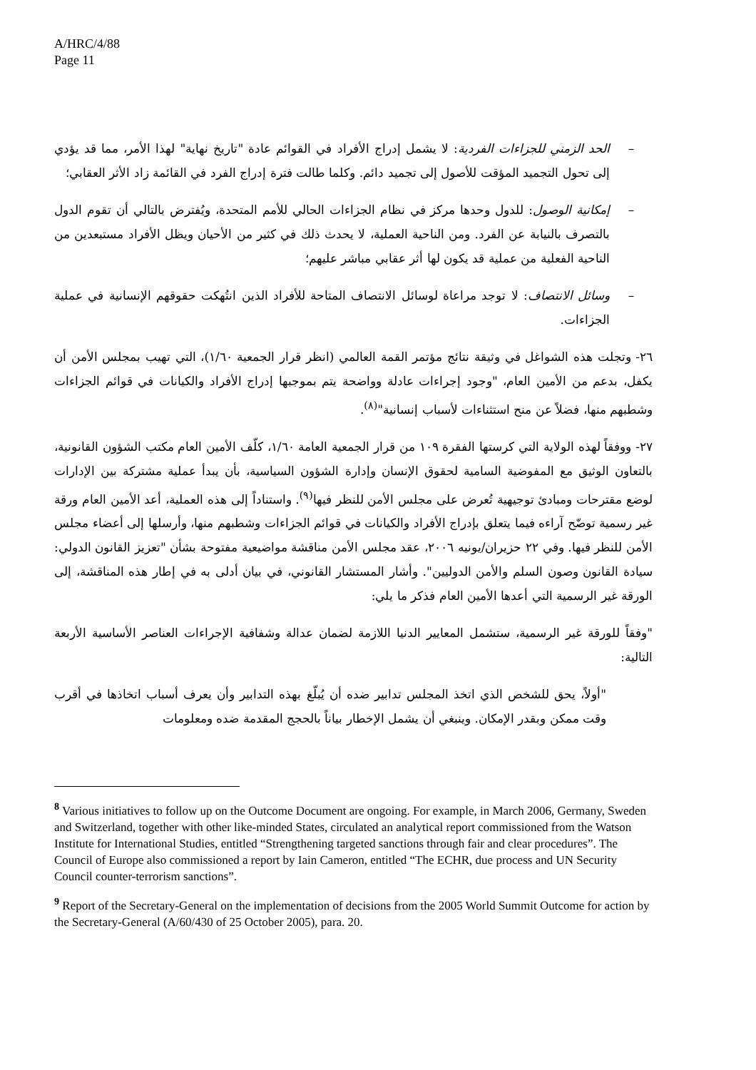A/HRC/4/88
Page 11
– الحد الزمني للجزاءات الفردية: لا يشمل إدراج الأفراد في القوائم عادة "تاريخ نهاية" لهذا الأمر، مما قد يؤدي إلى تحول التجميد المؤقت للأصول إلى تجميد دائم. وكلما طالت فترة إدراج الفرد في القائمة زاد الأثر العقابي؛
– إمكانية الوصول: للدول وحدها مركز في نظام الجزاءات الحالي للأمم المتحدة، ويُفترض بالتالي أن تقوم الدول بالتصرف بالنيابة عن الفرد. ومن الناحية العملية، لا يحدث ذلك في كثير من الأحيان ويظل الأفراد مستبعدين من الناحية الفعلية من عملية قد يكون لها أثر عقابي مباشر عليهم؛
– وسائل الانتصاف: لا توجد مراعاة لوسائل الانتصاف المتاحة للأفراد الذين انتُهكت حقوقهم الإنسانية في عملية الجزاءات.
٢٦- وتجلت هذه الشواغل في وثيقة نتائج مؤتمر القمة العالمي (انظر قرار الجمعية ١/٦٠)، التي تهيب بمجلس الأمن أن يكفل، بدعم من الأمين العام، "وجود إجراءات عادلة وواضحة يتم بموجبها إدراج الأفراد والكيانات في قوائم الجزاءات وشطبهم منها، فضلاً عن منح استثناءات لأسباب إنسانية"<sup>(٨)</sup>.
٢٧- ووفقاً لهذه الولاية التي كرستها الفقرة ١٠٩ من قرار الجمعية العامة ١/٦٠، كلّف الأمين العام مكتب الشؤون القانونية، بالتعاون الوثيق مع المفوضية السامية لحقوق الإنسان وإدارة الشؤون السياسية، بأن يبدأ عملية مشتركة بين الإدارات لوضع مقترحات ومبادئ توجيهية تُعرض على مجلس الأمن للنظر فيها<sup>(٩)</sup>. واستناداً إلى هذه العملية، أعد الأمين العام ورقة غير رسمية توضّح آراءه فيما يتعلق بإدراج الأفراد والكيانات في قوائم الجزاءات وشطبهم منها، وأرسلها إلى أعضاء مجلس الأمن للنظر فيها. وفي ٢٢ حزيران/يونيه ٢٠٠٦، عقد مجلس الأمن مناقشة مواضيعية مفتوحة بشأن "تعزيز القانون الدولي: سيادة القانون وصون السلم والأمن الدوليين". وأشار المستشار القانوني، في بيان أدلى به في إطار هذه المناقشة، إلى الورقة غير الرسمية التي أعدها الأمين العام فذكر ما يلي:
"وفقاً للورقة غير الرسمية، ستشمل المعايير الدنيا اللازمة لضمان عدالة وشفافية الإجراءات العناصر الأساسية الأربعة التالية:
"أولاً، يحق للشخص الذي اتخذ المجلس تدابير ضده أن يُبلّغ بهذه التدابير وأن يعرف أسباب اتخاذها في أقرب وقت ممكن وبقدر الإمكان. وينبغي أن يشمل الإخطار بياناً بالحجج المقدمة ضده ومعلومات
<sup>8</sup> Various initiatives to follow up on the Outcome Document are ongoing. For example, in March 2006, Germany, Sweden and Switzerland, together with other like-minded States, circulated an analytical report commissioned from the Watson Institute for International Studies, entitled “Strengthening targeted sanctions through fair and clear procedures”. The Council of Europe also commissioned a report by Iain Cameron, entitled “The ECHR, due process and UN Security Council counter-terrorism sanctions”.
<sup>9</sup> Report of the Secretary-General on the implementation of decisions from the 2005 World Summit Outcome for action by the Secretary-General (A/60/430 of 25 October 2005), para. 20.